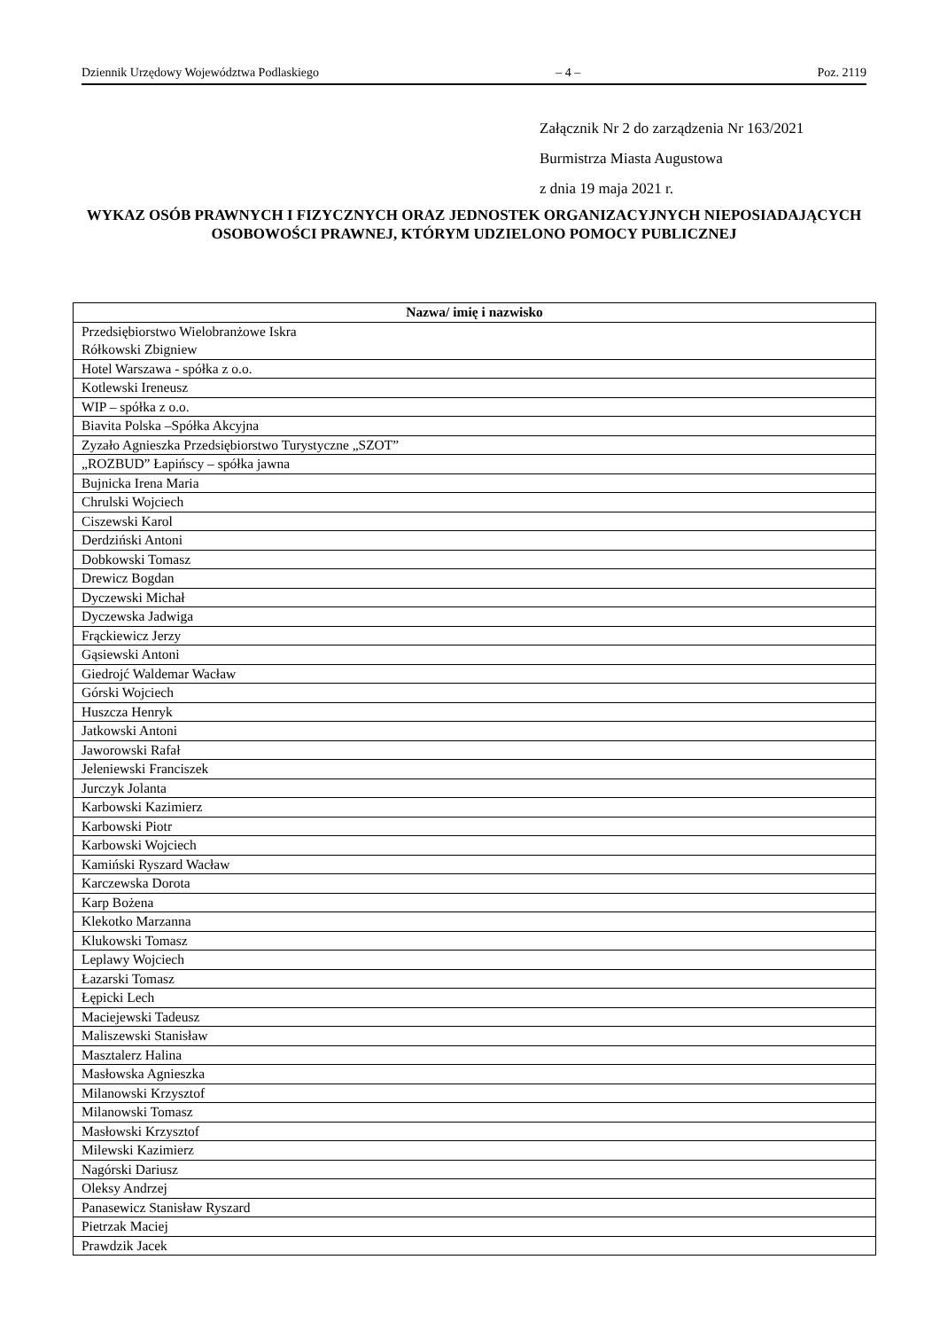Dziennik Urzędowy Województwa Podlaskiego – 4 – Poz. 2119
Załącznik Nr 2 do zarządzenia Nr 163/2021
Burmistrza Miasta Augustowa
z dnia 19 maja 2021 r.
WYKAZ OSÓB PRAWNYCH I FIZYCZNYCH ORAZ JEDNOSTEK ORGANIZACYJNYCH NIEPOSIADAJĄCYCH OSOBOWOŚCI PRAWNEJ, KTÓRYM UDZIELONO POMOCY PUBLICZNEJ
| Nazwa/ imię i nazwisko |
| --- |
| Przedsiębiorstwo Wielobranżowe Iskra Rółkowski Zbigniew |
| Hotel Warszawa - spółka z o.o. |
| Kotlewski Ireneusz |
| WIP – spółka z o.o. |
| Biavita Polska –Spółka Akcyjna |
| Zyzało Agnieszka Przedsiębiorstwo Turystyczne „SZOT” |
| „ROZBUD” Łapińscy – spółka jawna |
| Bujnicka Irena Maria |
| Chrulski Wojciech |
| Ciszewski Karol |
| Derdziński Antoni |
| Dobkowski Tomasz |
| Drewicz Bogdan |
| Dyczewski Michał |
| Dyczewska Jadwiga |
| Frąckiewicz Jerzy |
| Gąsiewski Antoni |
| Giedrojć Waldemar Wacław |
| Górski Wojciech |
| Huszcza Henryk |
| Jatkowski Antoni |
| Jaworowski Rafał |
| Jeleniewski Franciszek |
| Jurczyk Jolanta |
| Karbowski Kazimierz |
| Karbowski Piotr |
| Karbowski Wojciech |
| Kamiński Ryszard Wacław |
| Karczewska Dorota |
| Karp Bożena |
| Klekotko Marzanna |
| Klukowski Tomasz |
| Leplawy Wojciech |
| Łazarski Tomasz |
| Łępicki Lech |
| Maciejewski Tadeusz |
| Maliszewski Stanisław |
| Masztalerz Halina |
| Masłowska Agnieszka |
| Milanowski Krzysztof |
| Milanowski Tomasz |
| Masłowski Krzysztof |
| Milewski Kazimierz |
| Nagórski Dariusz |
| Oleksy Andrzej |
| Panasewicz Stanisław Ryszard |
| Pietrzak Maciej |
| Prawdzik Jacek |